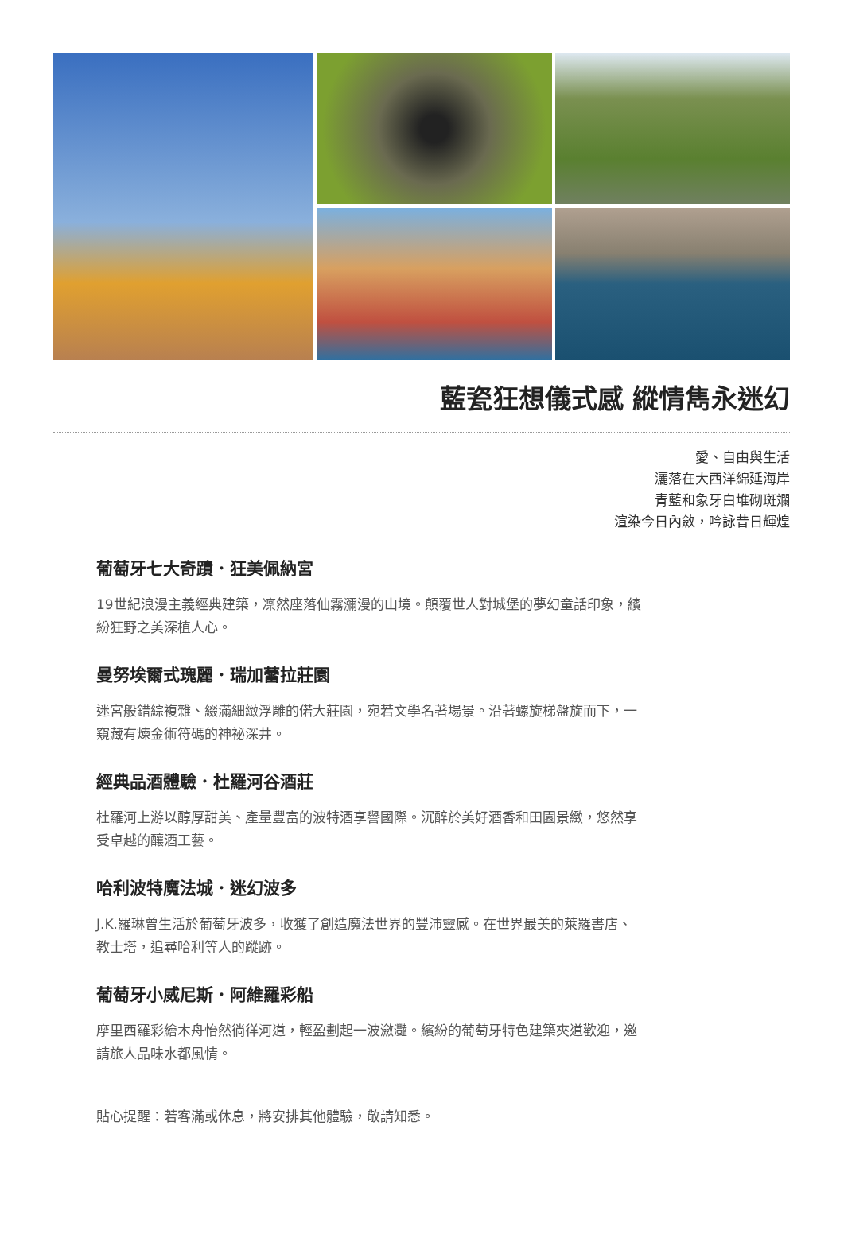藍瓷狂想儀式感 縱情雋永迷幻
愛、自由與生活
灑落在大西洋綿延海岸
青藍和象牙白堆砌斑斕
渲染今日內斂，吟詠昔日輝煌
葡萄牙七大奇蹟．狂美佩納宮
19世紀浪漫主義經典建築，凜然座落仙霧瀰漫的山境。顛覆世人對城堡的夢幻童話印象，繽紛狂野之美深植人心。
曼努埃爾式瑰麗．瑞加蕾拉莊園
迷宮般錯綜複雜、綴滿細緻浮雕的偌大莊園，宛若文學名著場景。沿著螺旋梯盤旋而下，一窺藏有煉金術符碼的神祕深井。
經典品酒體驗．杜羅河谷酒莊
杜羅河上游以醇厚甜美、產量豐富的波特酒享譽國際。沉醉於美好酒香和田園景緻，悠然享受卓越的釀酒工藝。
哈利波特魔法城．迷幻波多
J.K.羅琳曾生活於葡萄牙波多，收獲了創造魔法世界的豐沛靈感。在世界最美的萊羅書店、教士塔，追尋哈利等人的蹤跡。
葡萄牙小威尼斯．阿維羅彩船
摩里西羅彩繪木舟怡然徜徉河道，輕盈劃起一波瀲灩。繽紛的葡萄牙特色建築夾道歡迎，邀請旅人品味水都風情。
貼心提醒：若客滿或休息，將安排其他體驗，敬請知悉。